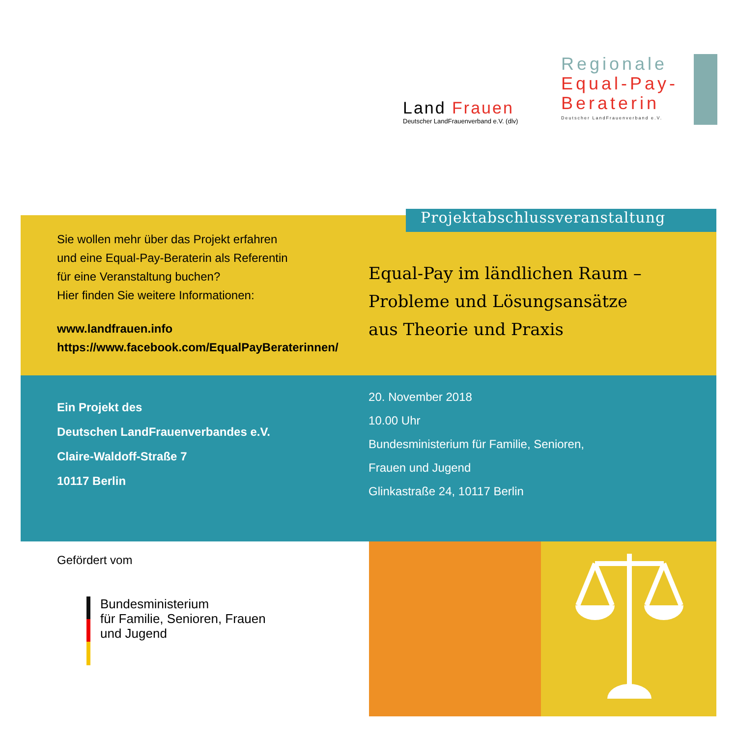Land Frauen
Deutscher LandFrauenverband e.V. (dlv)
Regionale
Equal-Pay-
Beraterin
Deutscher LandFrauenverband e.V.
Sie wollen mehr über das Projekt erfahren
und eine Equal-Pay-Beraterin als Referentin
für eine Veranstaltung buchen?
Hier finden Sie weitere Informationen:
www.landfrauen.info
https://www.facebook.com/EqualPayBeraterinnen/
Equal-Pay im ländlichen Raum –
Probleme und Lösungsansätze
aus Theorie und Praxis
Projektabschlussveranstaltung
Ein Projekt des
Deutschen LandFrauenverbandes e.V.
Claire-Waldoff-Straße 7
10117 Berlin
20. November 2018
10.00 Uhr
Bundesministerium für Familie, Senioren,
Frauen und Jugend
Glinkastraße 24, 10117 Berlin
Gefördert vom
Bundesministerium
für Familie, Senioren, Frauen
und Jugend